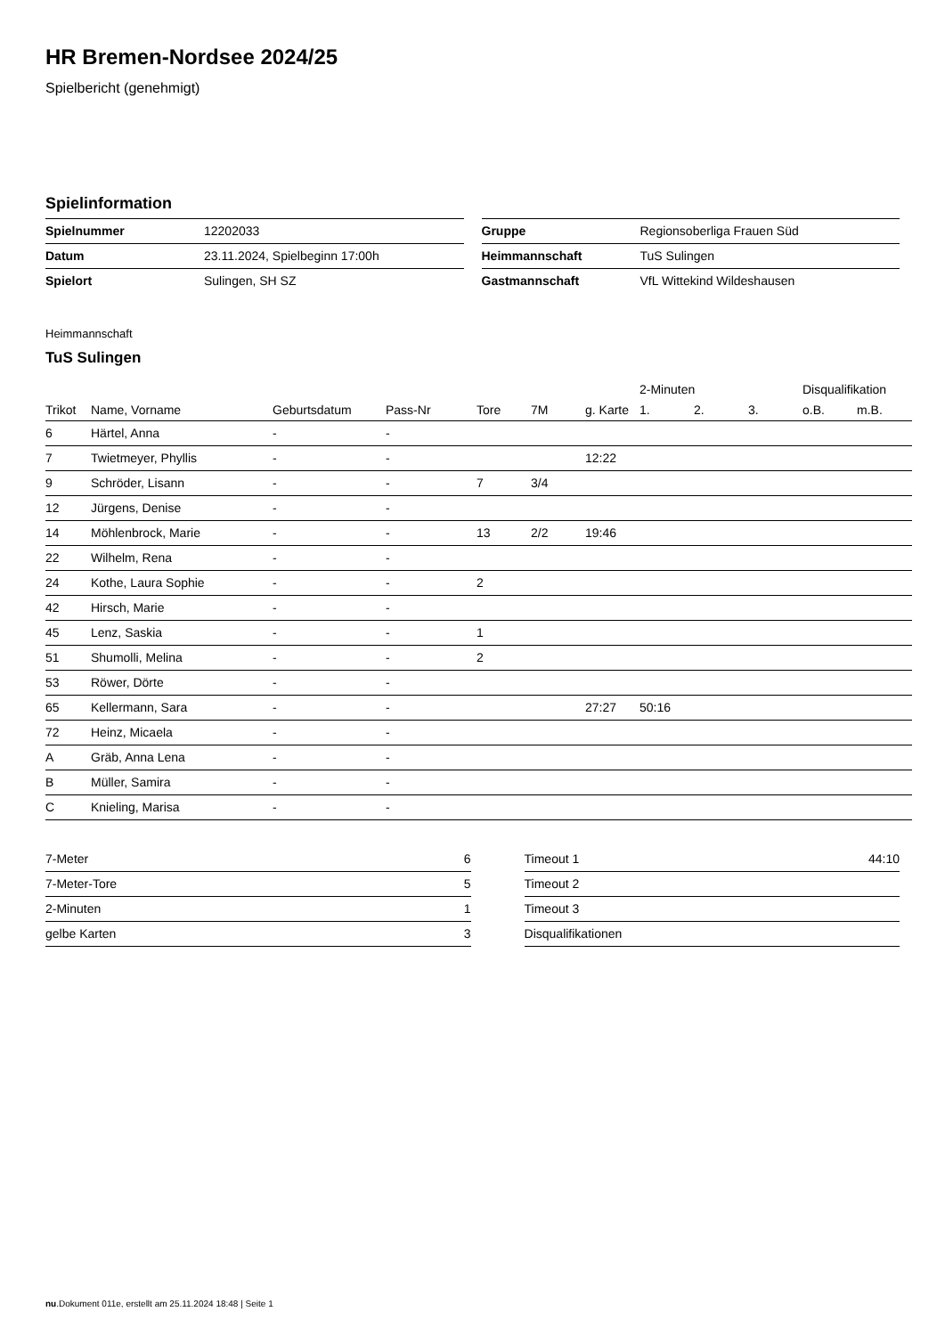HR Bremen-Nordsee 2024/25
Spielbericht (genehmigt)
Spielinformation
| Spielnummer | 12202033 |
| Datum | 23.11.2024, Spielbeginn 17:00h |
| Spielort | Sulingen, SH SZ |
| Gruppe | Regionsoberliga Frauen Süd |
| Heimmannschaft | TuS Sulingen |
| Gastmannschaft | VfL Wittekind Wildeshausen |
Heimmannschaft
TuS Sulingen
| | | | | | | | 2-Minuten | | | Disqualifikation | |
| --- | --- | --- | --- | --- | --- | --- | --- | --- | --- | --- | --- |
| Trikot | Name, Vorname | Geburtsdatum | Pass-Nr | Tore | 7M | g. Karte | 1. | 2. | 3. | o.B. | m.B. |
| 6 | Härtel, Anna | - | - | | | | | | | | |
| 7 | Twietmeyer, Phyllis | - | - | | | 12:22 | | | | | |
| 9 | Schröder, Lisann | - | - | 7 | 3/4 | | | | | | |
| 12 | Jürgens, Denise | - | - | | | | | | | | |
| 14 | Möhlenbrock, Marie | - | - | 13 | 2/2 | 19:46 | | | | | |
| 22 | Wilhelm, Rena | - | - | | | | | | | | |
| 24 | Kothe, Laura Sophie | - | - | 2 | | | | | | | |
| 42 | Hirsch, Marie | - | - | | | | | | | | |
| 45 | Lenz, Saskia | - | - | 1 | | | | | | | |
| 51 | Shumolli, Melina | - | - | 2 | | | | | | | |
| 53 | Röwer, Dörte | - | - | | | | | | | | |
| 65 | Kellermann, Sara | - | - | | | 27:27 | 50:16 | | | | |
| 72 | Heinz, Micaela | - | - | | | | | | | | |
| A | Gräb, Anna Lena | - | - | | | | | | | | |
| B | Müller, Samira | - | - | | | | | | | | |
| C | Knieling, Marisa | - | - | | | | | | | | |
| 7-Meter | 6 |
| 7-Meter-Tore | 5 |
| 2-Minuten | 1 |
| gelbe Karten | 3 |
| Timeout 1 | 44:10 |
| Timeout 2 | |
| Timeout 3 | |
| Disqualifikationen | |
nu.Dokument 011e, erstellt am 25.11.2024 18:48 | Seite 1